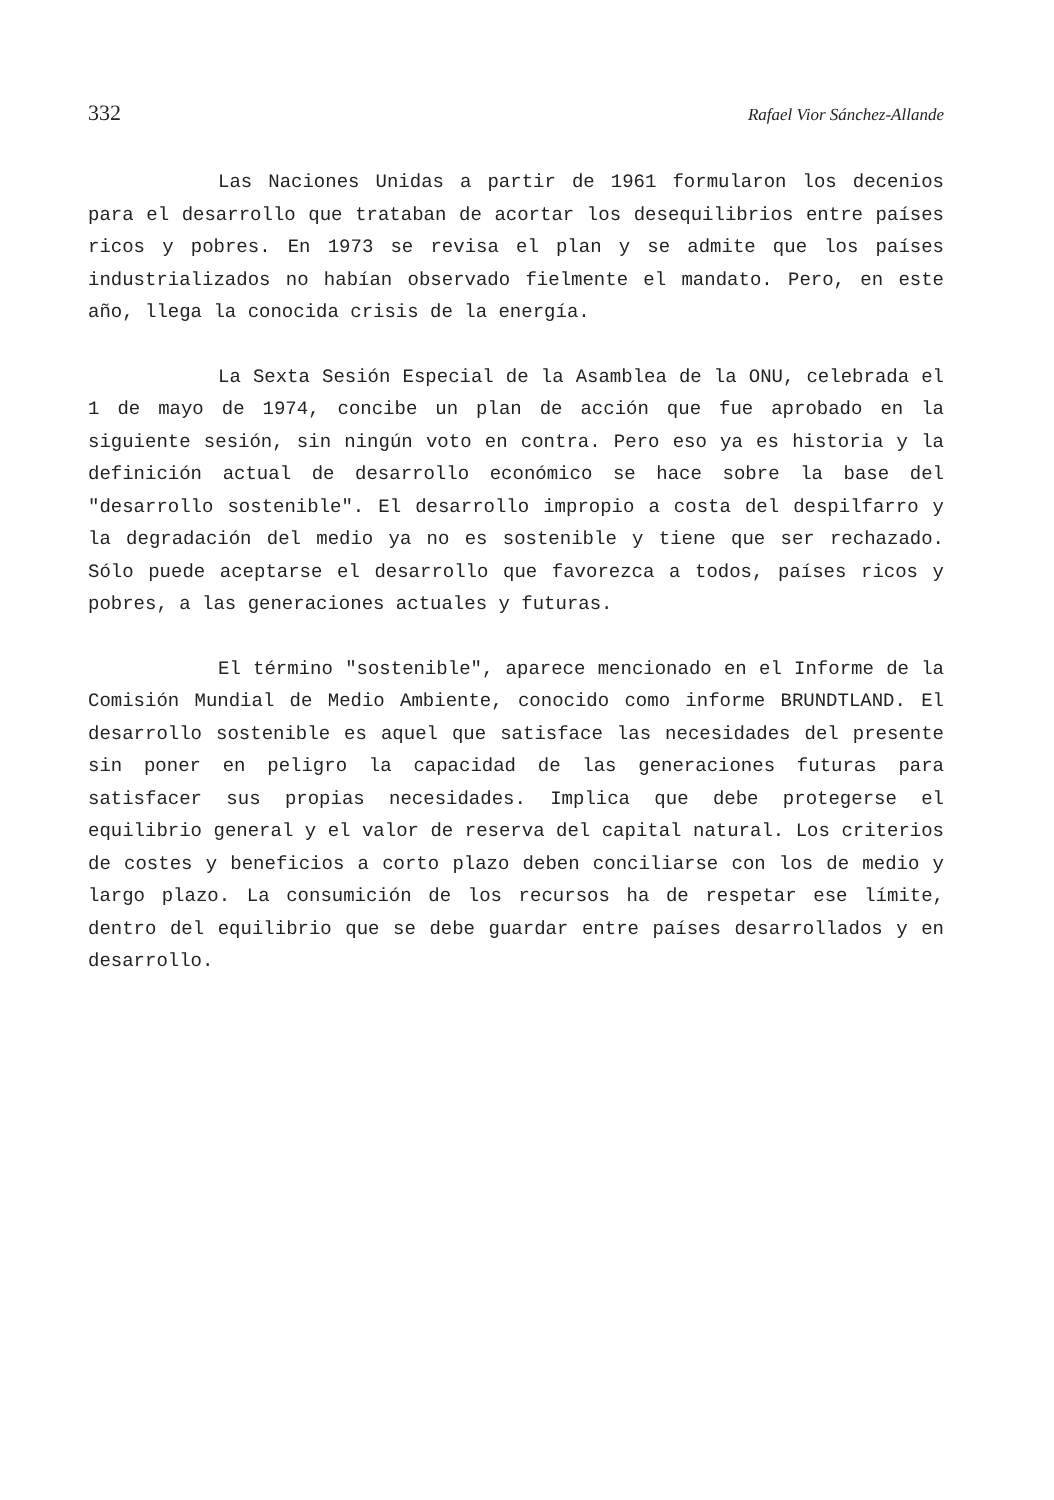332 Rafael Vior Sánchez-Allande
Las Naciones Unidas a partir de 1961 formularon los decenios para el desarrollo que trataban de acortar los desequilibrios entre países ricos y pobres. En 1973 se revisa el plan y se admite que los países industrializados no habían observado fielmente el mandato. Pero, en este año, llega la conocida crisis de la energía.
La Sexta Sesión Especial de la Asamblea de la ONU, celebrada el 1 de mayo de 1974, concibe un plan de acción que fue aprobado en la siguiente sesión, sin ningún voto en contra. Pero eso ya es historia y la definición actual de desarrollo económico se hace sobre la base del "desarrollo sostenible". El desarrollo impropio a costa del despilfarro y la degradación del medio ya no es sostenible y tiene que ser rechazado. Sólo puede aceptarse el desarrollo que favorezca a todos, países ricos y pobres, a las generaciones actuales y futuras.
El término "sostenible", aparece mencionado en el Informe de la Comisión Mundial de Medio Ambiente, conocido como informe BRUNDTLAND. El desarrollo sostenible es aquel que satisface las necesidades del presente sin poner en peligro la capacidad de las generaciones futuras para satisfacer sus propias necesidades. Implica que debe protegerse el equilibrio general y el valor de reserva del capital natural. Los criterios de costes y beneficios a corto plazo deben conciliarse con los de medio y largo plazo. La consumición de los recursos ha de respetar ese límite, dentro del equilibrio que se debe guardar entre países desarrollados y en desarrollo.